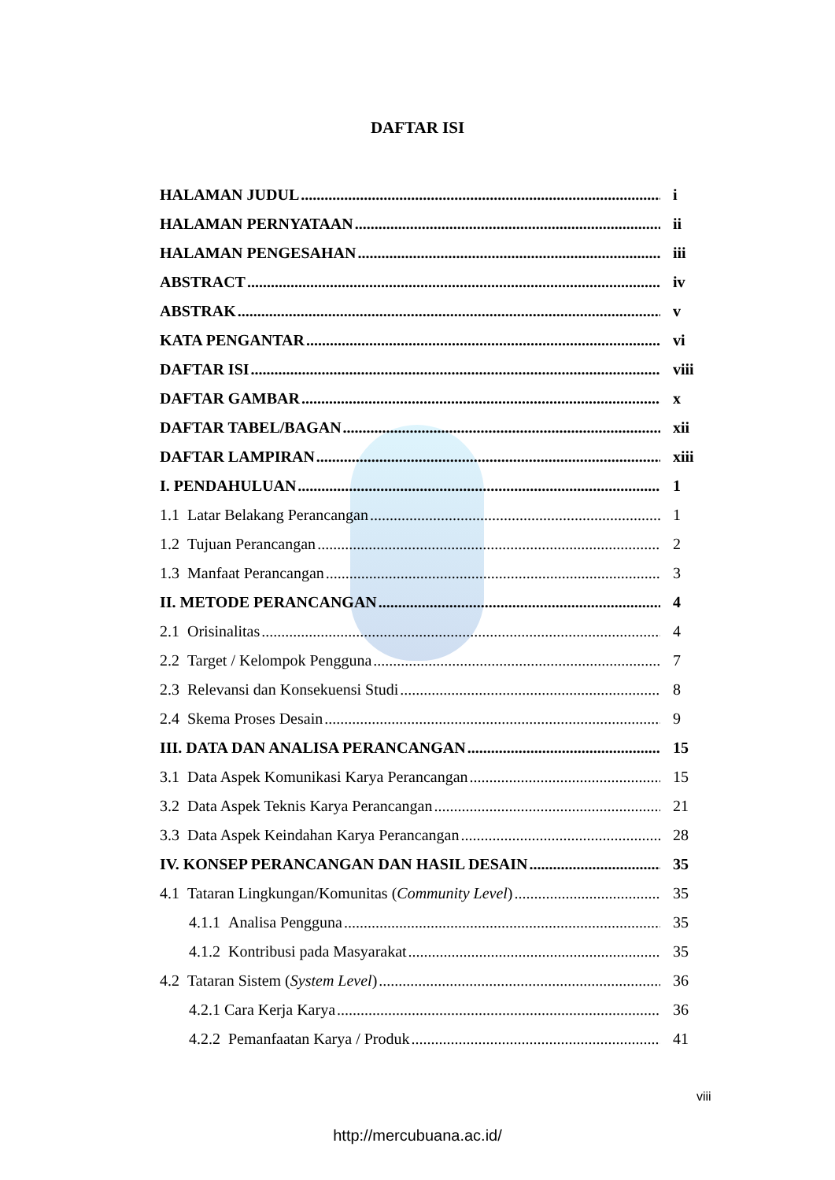DAFTAR ISI
HALAMAN JUDUL i
HALAMAN PERNYATAAN ii
HALAMAN PENGESAHAN iii
ABSTRACT iv
ABSTRAK v
KATA PENGANTAR vi
DAFTAR ISI viii
DAFTAR GAMBAR x
DAFTAR TABEL/BAGAN xii
DAFTAR LAMPIRAN xiii
I. PENDAHULUAN 1
1.1 Latar Belakang Perancangan 1
1.2 Tujuan Perancangan 2
1.3 Manfaat Perancangan 3
II. METODE PERANCANGAN 4
2.1 Orisinalitas 4
2.2 Target / Kelompok Pengguna 7
2.3 Relevansi dan Konsekuensi Studi 8
2.4 Skema Proses Desain 9
III. DATA DAN ANALISA PERANCANGAN 15
3.1 Data Aspek Komunikasi Karya Perancangan 15
3.2 Data Aspek Teknis Karya Perancangan 21
3.3 Data Aspek Keindahan Karya Perancangan 28
IV. KONSEP PERANCANGAN DAN HASIL DESAIN 35
4.1 Tataran Lingkungan/Komunitas (Community Level) 35
4.1.1 Analisa Pengguna 35
4.1.2 Kontribusi pada Masyarakat 35
4.2 Tataran Sistem (System Level) 36
4.2.1 Cara Kerja Karya 36
4.2.2 Pemanfaatan Karya / Produk 41
viii
http://mercubuana.ac.id/